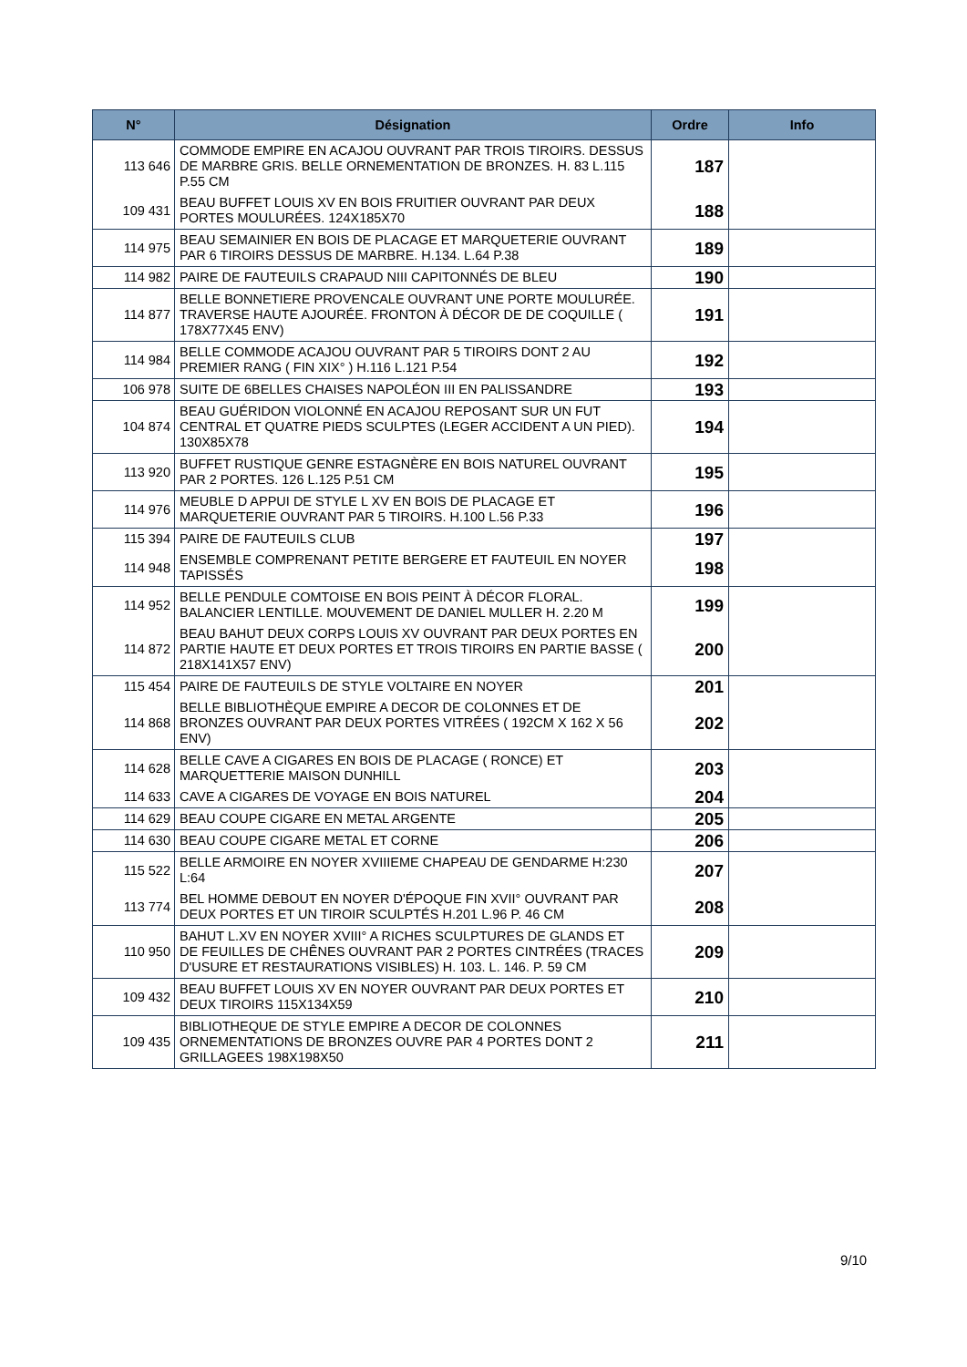| N° | Désignation | Ordre | Info |
| --- | --- | --- | --- |
| 113 646 | COMMODE EMPIRE EN ACAJOU OUVRANT PAR TROIS TIROIRS. DESSUS DE MARBRE GRIS. BELLE ORNEMENTATION DE BRONZES. H. 83 L.115 P.55 CM | 187 | |
| 109 431 | BEAU BUFFET LOUIS XV EN BOIS FRUITIER OUVRANT PAR DEUX PORTES MOULURÉES. 124X185X70 | 188 | |
| 114 975 | BEAU SEMAINIER EN BOIS DE PLACAGE ET MARQUETERIE OUVRANT PAR 6 TIROIRS DESSUS DE MARBRE. H.134. L.64 P.38 | 189 | |
| 114 982 | PAIRE DE FAUTEUILS CRAPAUD NIII CAPITONNÉS DE BLEU | 190 | |
| 114 877 | BELLE BONNETIERE PROVENCALE OUVRANT UNE PORTE MOULURÉE. TRAVERSE HAUTE AJOURÉE. FRONTON À DÉCOR DE DE COQUILLE ( 178X77X45 ENV) | 191 | |
| 114 984 | BELLE COMMODE ACAJOU OUVRANT PAR 5 TIROIRS DONT 2 AU PREMIER RANG ( FIN XIX° ) H.116 L.121 P.54 | 192 | |
| 106 978 | SUITE DE 6BELLES CHAISES NAPOLÉON III EN PALISSANDRE | 193 | |
| 104 874 | BEAU GUÉRIDON VIOLONNÉ EN ACAJOU REPOSANT SUR UN FUT CENTRAL ET QUATRE PIEDS SCULPTES (LEGER ACCIDENT A UN PIED). 130X85X78 | 194 | |
| 113 920 | BUFFET RUSTIQUE GENRE ESTAGNÈRE EN BOIS NATUREL OUVRANT PAR 2 PORTES. 126 L.125 P.51 CM | 195 | |
| 114 976 | MEUBLE D APPUI DE STYLE L XV EN BOIS DE PLACAGE ET MARQUETERIE OUVRANT PAR 5 TIROIRS. H.100 L.56 P.33 | 196 | |
| 115 394 | PAIRE DE FAUTEUILS CLUB | 197 | |
| 114 948 | ENSEMBLE COMPRENANT PETITE BERGERE ET FAUTEUIL EN NOYER TAPISSÉS | 198 | |
| 114 952 | BELLE PENDULE COMTOISE EN BOIS PEINT À DÉCOR FLORAL. BALANCIER LENTILLE. MOUVEMENT DE DANIEL MULLER H. 2.20 M | 199 | |
| 114 872 | BEAU BAHUT DEUX CORPS LOUIS XV OUVRANT PAR DEUX PORTES EN PARTIE HAUTE ET DEUX PORTES ET TROIS TIROIRS EN PARTIE BASSE ( 218X141X57 ENV) | 200 | |
| 115 454 | PAIRE DE FAUTEUILS DE STYLE VOLTAIRE EN NOYER | 201 | |
| 114 868 | BELLE BIBLIOTHÈQUE EMPIRE A DECOR DE COLONNES ET DE BRONZES OUVRANT PAR DEUX PORTES VITRÉES ( 192CM X 162 X 56 ENV) | 202 | |
| 114 628 | BELLE CAVE A CIGARES EN BOIS DE PLACAGE ( RONCE) ET MARQUETTERIE MAISON DUNHILL | 203 | |
| 114 633 | CAVE A CIGARES DE VOYAGE EN BOIS NATUREL | 204 | |
| 114 629 | BEAU COUPE CIGARE EN METAL ARGENTE | 205 | |
| 114 630 | BEAU COUPE CIGARE METAL ET CORNE | 206 | |
| 115 522 | BELLE ARMOIRE EN NOYER XVIIIEME CHAPEAU DE GENDARME H:230 L:64 | 207 | |
| 113 774 | BEL HOMME DEBOUT EN NOYER D'ÉPOQUE FIN XVII° OUVRANT PAR DEUX PORTES ET UN TIROIR SCULPTÉS H.201 L.96 P. 46 CM | 208 | |
| 110 950 | BAHUT L.XV EN NOYER XVIII° A RICHES SCULPTURES DE GLANDS ET DE FEUILLES DE CHÊNES OUVRANT PAR 2 PORTES CINTRÉES (TRACES D'USURE ET RESTAURATIONS VISIBLES) H. 103. L. 146. P. 59 CM | 209 | |
| 109 432 | BEAU BUFFET LOUIS XV EN NOYER OUVRANT PAR DEUX PORTES ET DEUX TIROIRS 115X134X59 | 210 | |
| 109 435 | BIBLIOTHEQUE DE STYLE EMPIRE A DECOR DE COLONNES ORNEMENTATIONS DE BRONZES OUVRE PAR 4 PORTES DONT 2 GRILLAGEES 198X198X50 | 211 | |
9/10